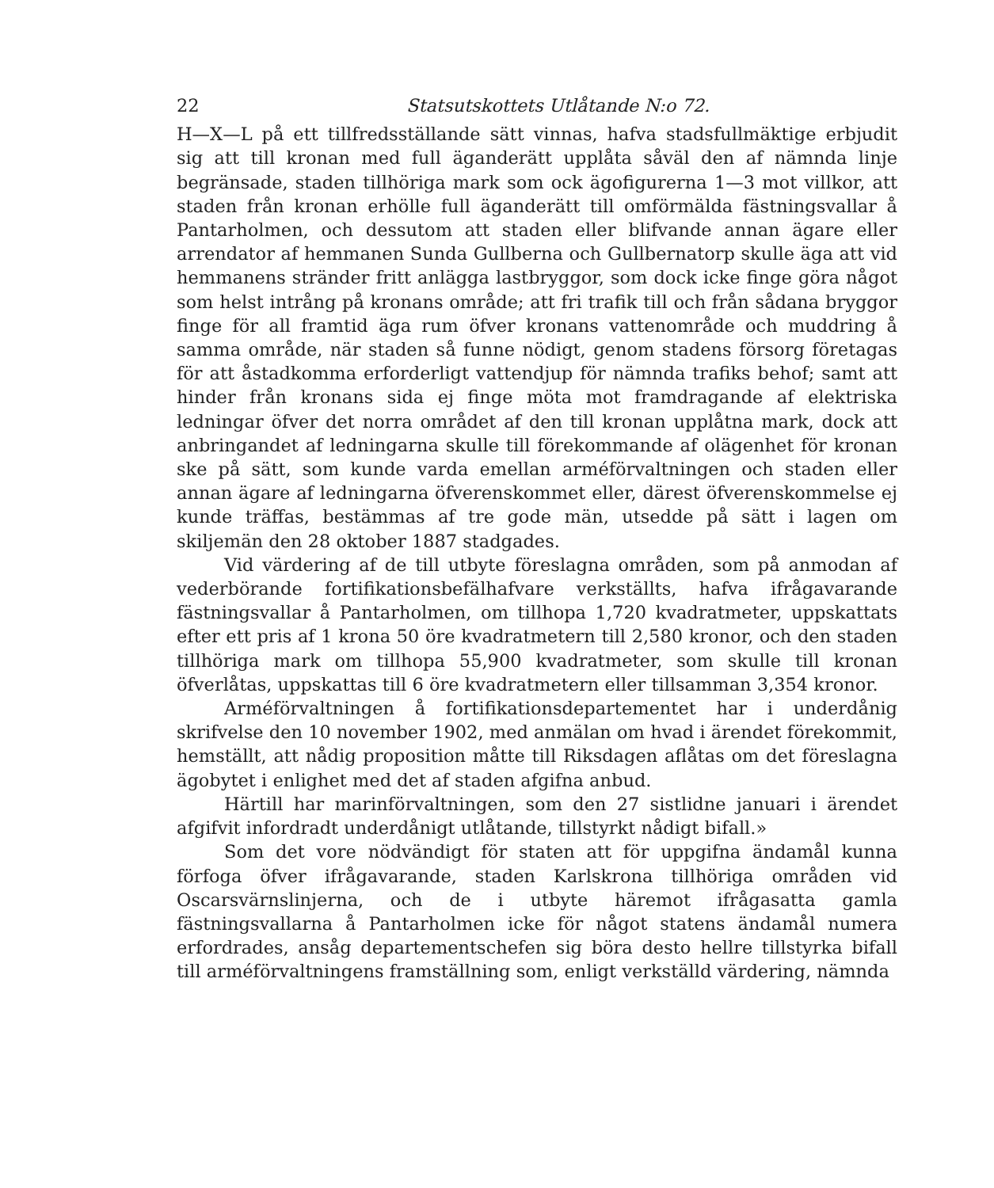22 Statsutskottets Utlåtande N:o 72.
H—X—L på ett tillfredsställande sätt vinnas, hafva stadsfullmäktige erbjudit sig att till kronan med full äganderätt upplåta såväl den af nämnda linje begränsade, staden tillhöriga mark som ock ägofigurerna 1—3 mot villkor, att staden från kronan erhölle full äganderätt till omförmälda fästningsvallar å Pantarholmen, och dessutom att staden eller blifvande annan ägare eller arrendator af hemmanen Sunda Gullberna och Gullbernatorp skulle äga att vid hemmanens stränder fritt anlägga lastbryggor, som dock icke finge göra något som helst intrång på kronans område; att fri trafik till och från sådana bryggor finge för all framtid äga rum öfver kronans vattenområde och muddring å samma område, när staden så funne nödigt, genom stadens försorg företagas för att åstadkomma erforderligt vattendjup för nämnda trafiks behof; samt att hinder från kronans sida ej finge möta mot framdragande af elektriska ledningar öfver det norra området af den till kronan upplåtna mark, dock att anbringandet af ledningarna skulle till förekommande af olägenhet för kronan ske på sätt, som kunde varda emellan arméförvaltningen och staden eller annan ägare af ledningarna öfverenskommet eller, därest öfverenskommelse ej kunde träffas, bestämmas af tre gode män, utsedde på sätt i lagen om skiljemän den 28 oktober 1887 stadgades.
Vid värdering af de till utbyte föreslagna områden, som på anmodan af vederbörande fortifikationsbefälhafvare verkställts, hafva ifrågavarande fästningsvallar å Pantarholmen, om tillhopa 1,720 kvadratmeter, uppskattats efter ett pris af 1 krona 50 öre kvadratmetern till 2,580 kronor, och den staden tillhöriga mark om tillhopa 55,900 kvadratmeter, som skulle till kronan öfverlåtas, uppskattas till 6 öre kvadratmetern eller tillsamman 3,354 kronor.
Arméförvaltningen å fortifikationsdepartementet har i underdånig skrifvelse den 10 november 1902, med anmälan om hvad i ärendet förekommit, hemställt, att nådig proposition måtte till Riksdagen aflåtas om det föreslagna ägobytet i enlighet med det af staden afgifna anbud.
Härtill har marinförvaltningen, som den 27 sistlidne januari i ärendet afgifvit infordradt underdånigt utlåtande, tillstyrkt nådigt bifall.»
Som det vore nödvändigt för staten att för uppgifna ändamål kunna förfoga öfver ifrågavarande, staden Karlskrona tillhöriga områden vid Oscarsvärnslinjerna, och de i utbyte häremot ifrågasatta gamla fästningsvallarna å Pantarholmen icke för något statens ändamål numera erfordrades, ansåg departementschefen sig böra desto hellre tillstyrka bifall till arméförvaltningens framställning som, enligt verkställd värdering, nämnda